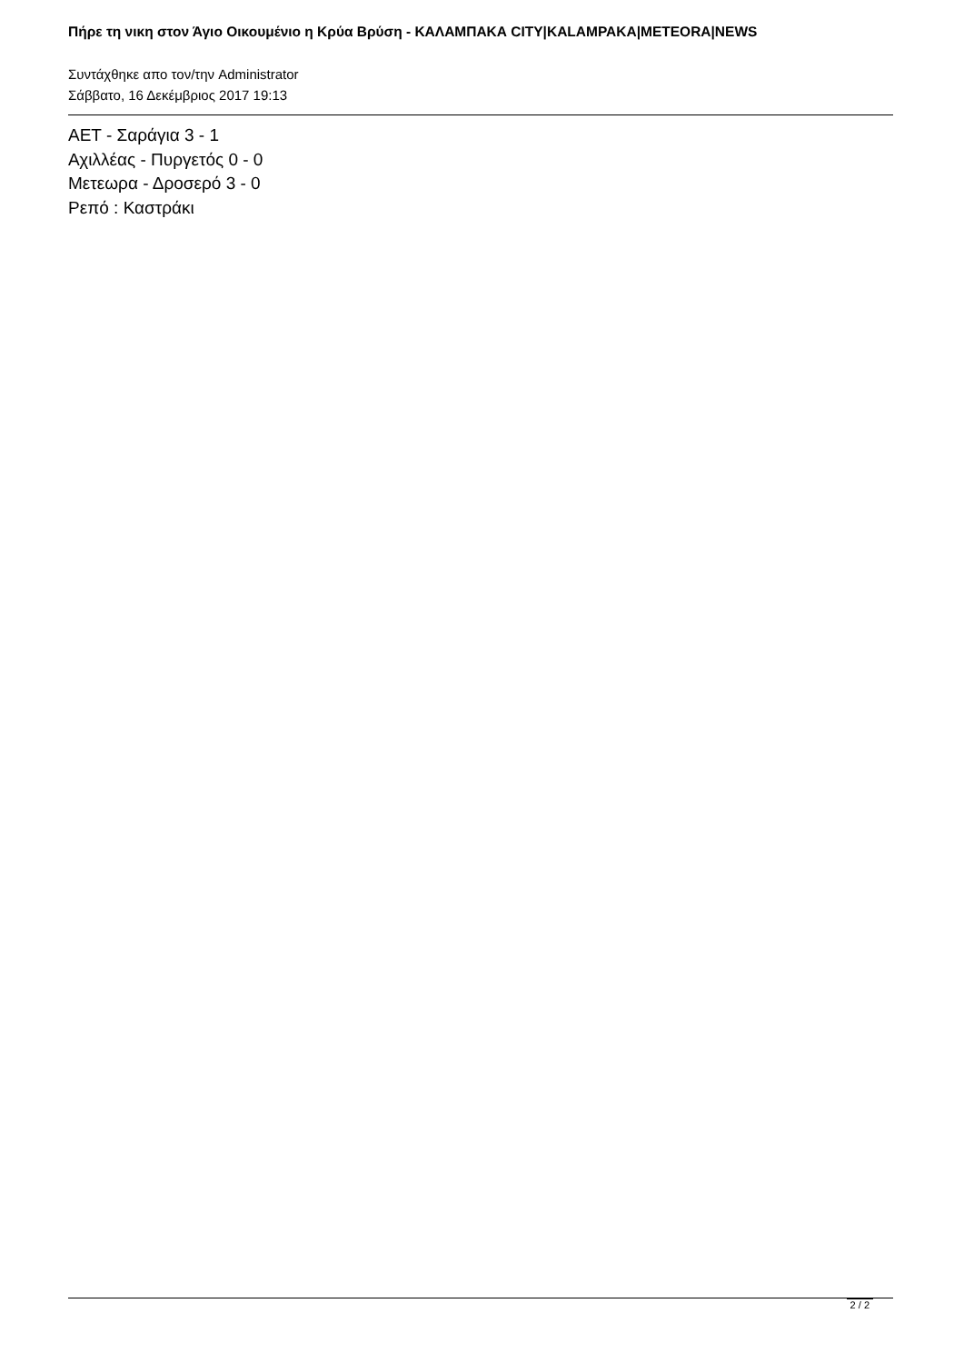Πήρε τη νικη στον Άγιο Οικουμένιο η Κρύα Βρύση - ΚΑΛΑΜΠΑΚΑ CITY|KALAMPAKA|METEORA|NEWS
Συντάχθηκε απο τον/την Administrator
Σάββατο, 16 Δεκέμβριος 2017 19:13
ΑΕΤ - Σαράγια 3 - 1
Αχιλλέας - Πυργετός 0 - 0
Μετεωρα - Δροσερό 3 - 0
Ρεπό : Καστράκι
2 / 2